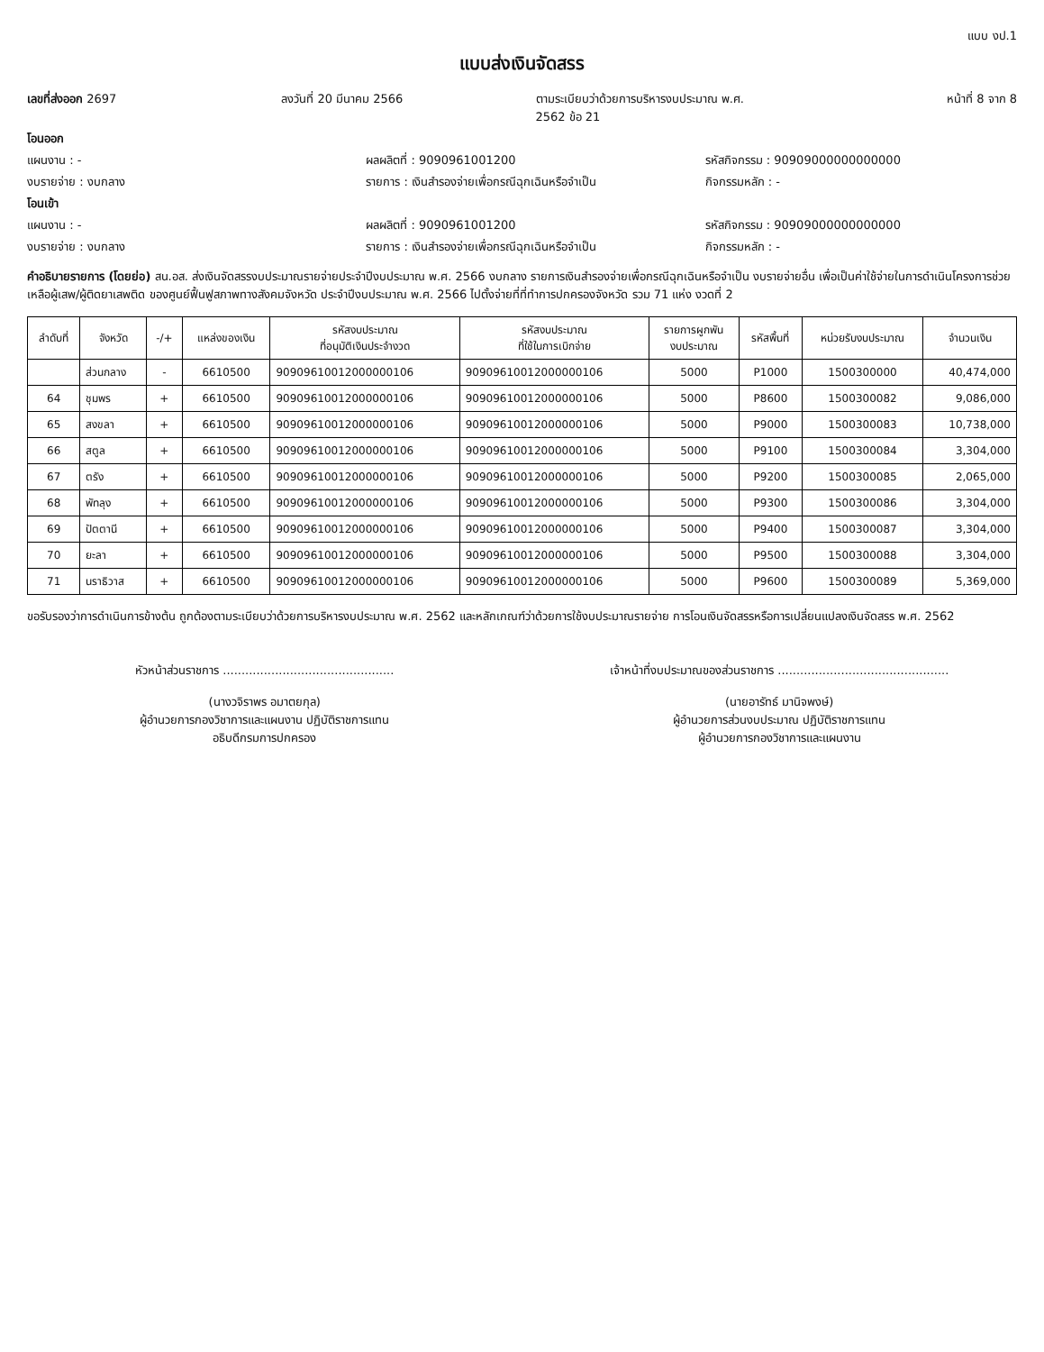แบบ งป.1
แบบส่งเงินจัดสรร
เลขที่ส่งออก 2697 ลงวันที่ 20 มีนาคม 2566 ตามระเบียบว่าด้วยการบริหารงบประมาณ พ.ศ. 2562 ข้อ 21 หน้าที่ 8 จาก 8
โอนออก
แผนงาน : - ผลผลิตที่ : 9090961001200 รหัสกิจกรรม : 90909000000000000
งบรายจ่าย : งบกลาง รายการ : เงินสำรองจ่ายเพื่อกรณีฉุกเฉินหรือจำเป็น กิจกรรมหลัก : -
โอนเข้า
แผนงาน : - ผลผลิตที่ : 9090961001200 รหัสกิจกรรม : 90909000000000000
งบรายจ่าย : งบกลาง รายการ : เงินสำรองจ่ายเพื่อกรณีฉุกเฉินหรือจำเป็น กิจกรรมหลัก : -
คำอธิบายรายการ (โดยย่อ) สน.อส. ส่งเงินจัดสรรงบประมาณรายจ่ายประจำปีงบประมาณ พ.ศ. 2566 งบกลาง รายการเงินสำรองจ่ายเพื่อกรณีฉุกเฉินหรือจำเป็น งบรายจ่ายอื่น เพื่อเป็นค่าใช้จ่ายในการดำเนินโครงการช่วยเหลือผู้เสพ/ผู้ติดยาเสพติด ของศูนย์ฟื้นฟูสภาพทางสังคมจังหวัด ประจำปีงบประมาณ พ.ศ. 2566 ไปตั้งจ่ายที่ที่ทำการปกครองจังหวัด รวม 71 แห่ง งวดที่ 2
| ลำดับที่ | จังหวัด | -/+ | แหล่งของเงิน | รหัสงบประมาณ ที่อนุมัติเงินประจำงวด | รหัสงบประมาณ ที่ใช้ในการเบิกจ่าย | รายการผูกพัน งบประมาณ | รหัสพื้นที่ | หน่วยรับงบประมาณ | จำนวนเงิน |
| --- | --- | --- | --- | --- | --- | --- | --- | --- | --- |
| | ส่วนกลาง | - | 6610500 | 90909610012000000106 | 90909610012000000106 | 5000 | P1000 | 1500300000 | 40,474,000 |
| 64 | ชุมพร | + | 6610500 | 90909610012000000106 | 90909610012000000106 | 5000 | P8600 | 1500300082 | 9,086,000 |
| 65 | สงขลา | + | 6610500 | 90909610012000000106 | 90909610012000000106 | 5000 | P9000 | 1500300083 | 10,738,000 |
| 66 | สตูล | + | 6610500 | 90909610012000000106 | 90909610012000000106 | 5000 | P9100 | 1500300084 | 3,304,000 |
| 67 | ตรัง | + | 6610500 | 90909610012000000106 | 90909610012000000106 | 5000 | P9200 | 1500300085 | 2,065,000 |
| 68 | พัทลุง | + | 6610500 | 90909610012000000106 | 90909610012000000106 | 5000 | P9300 | 1500300086 | 3,304,000 |
| 69 | ปัตตานี | + | 6610500 | 90909610012000000106 | 90909610012000000106 | 5000 | P9400 | 1500300087 | 3,304,000 |
| 70 | ยะลา | + | 6610500 | 90909610012000000106 | 90909610012000000106 | 5000 | P9500 | 1500300088 | 3,304,000 |
| 71 | นราธิวาส | + | 6610500 | 90909610012000000106 | 90909610012000000106 | 5000 | P9600 | 1500300089 | 5,369,000 |
ขอรับรองว่าการดำเนินการข้างต้น ถูกต้องตามระเบียบว่าด้วยการบริหารงบประมาณ พ.ศ. 2562 และหลักเกณฑ์ว่าด้วยการใช้งบประมาณรายจ่าย การโอนเงินจัดสรรหรือการเปลี่ยนแปลงเงินจัดสรร พ.ศ. 2562
หัวหน้าส่วนราชการ ..............................................
(นางวจิราพร อมาตยกุล)
ผู้อำนวยการกองวิชาการและแผนงาน ปฏิบัติราชการแทน
อธิบดีกรมการปกครอง
เจ้าหน้าที่งบประมาณของส่วนราชการ ..............................................
(นายอารัทธ์ มานิจพงษ์)
ผู้อำนวยการส่วนงบประมาณ ปฏิบัติราชการแทน
ผู้อำนวยการกองวิชาการและแผนงาน